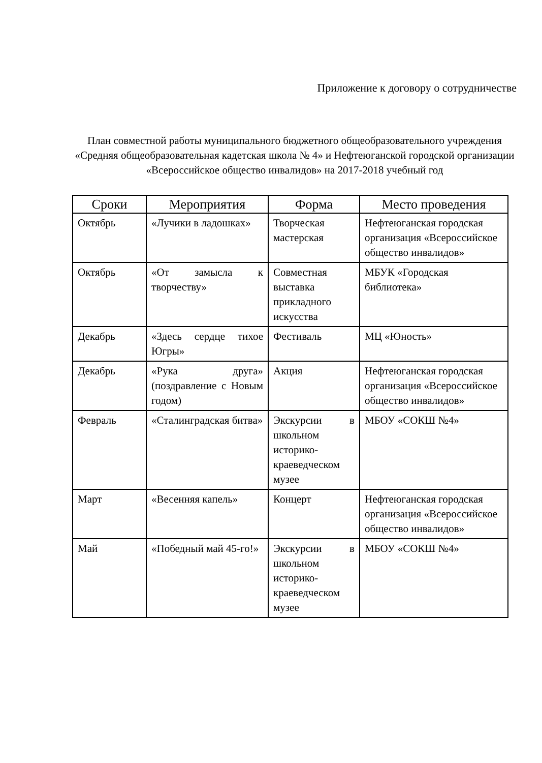Приложение к договору о сотрудничестве
План совместной работы муниципального бюджетного общеобразовательного учреждения «Средняя общеобразовательная кадетская школа № 4» и Нефтеюганской городской организации «Всероссийское общество инвалидов» на 2017-2018 учебный год
| Сроки | Мероприятия | Форма | Место проведения |
| --- | --- | --- | --- |
| Октябрь | «Лучики в ладошках» | Творческая мастерская | Нефтеюганская городская организация «Всероссийское общество инвалидов» |
| Октябрь | «От замысла к творчеству» | Совместная выставка прикладного искусства | МБУК «Городская библиотека» |
| Декабрь | «Здесь сердце тихое Югры» | Фестиваль | МЦ «Юность» |
| Декабрь | «Рука друга» (поздравление с Новым годом) | Акция | Нефтеюганская городская организация «Всероссийское общество инвалидов» |
| Февраль | «Сталинградская битва» | Экскурсии в школьном историко-краеведческом музее | МБОУ «СОКШ №4» |
| Март | «Весенняя капель» | Концерт | Нефтеюганская городская организация «Всероссийское общество инвалидов» |
| Май | «Победный май 45-го!» | Экскурсии в школьном историко-краеведческом музее | МБОУ «СОКШ №4» |